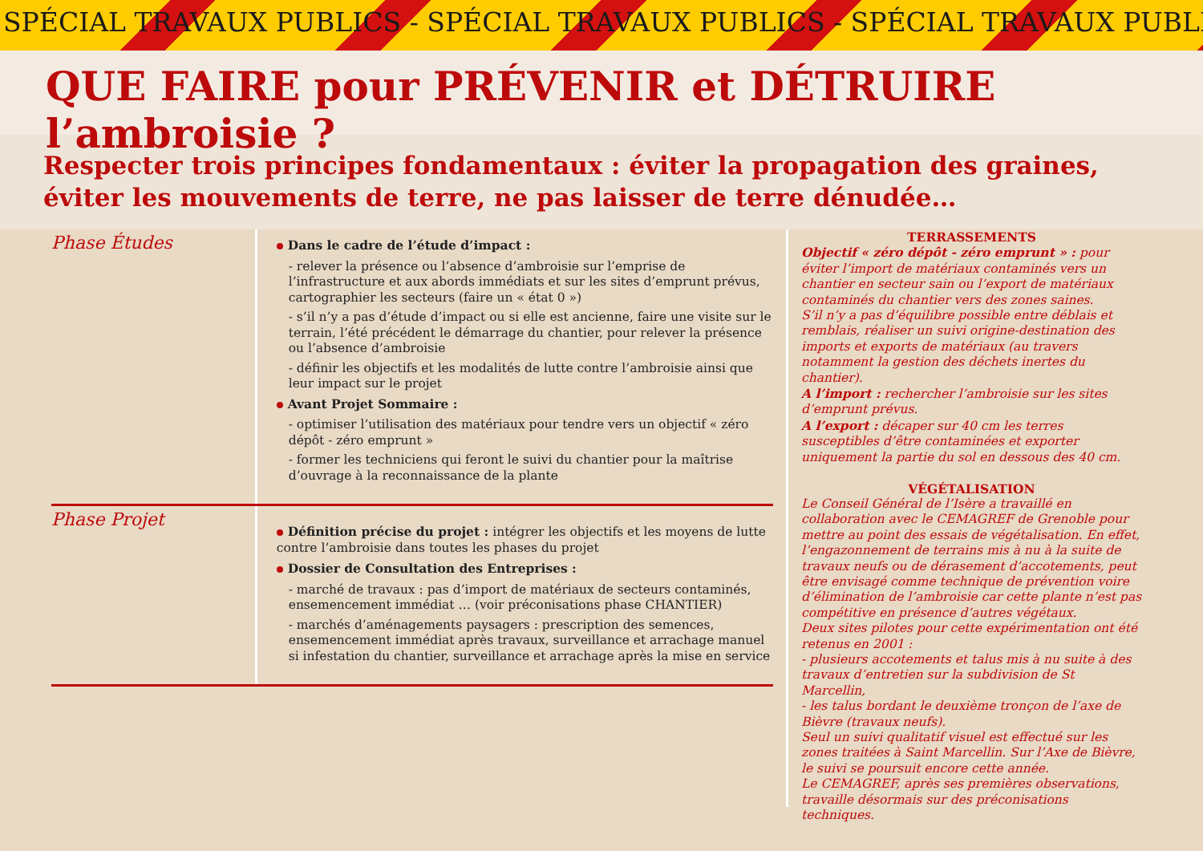SPÉCIAL TRAVAUX PUBLICS - SPÉCIAL TRAVAUX PUBLICS - SPÉCIAL TRAVAUX PUBLI
QUE FAIRE pour PRÉVENIR et DÉTRUIRE l’ambroisie ?
Respecter trois principes fondamentaux : éviter la propagation des graines,
éviter les mouvements de terre, ne pas laisser de terre dénudée…
Phase Études
Dans le cadre de l’étude d’impact :
- relever la présence ou l’absence d’ambroisie sur l’emprise de l’infrastructure et aux abords immédiats et sur les sites d’emprunt prévus, cartographier les secteurs (faire un « état 0 »)
- s’il n’y a pas d’étude d’impact ou si elle est ancienne, faire une visite sur le terrain, l’été précédent le démarrage du chantier, pour relever la présence ou l’absence d’ambroisie
- définir les objectifs et les modalités de lutte contre l’ambroisie ainsi que leur impact sur le projet
Avant Projet Sommaire :
- optimiser l’utilisation des matériaux pour tendre vers un objectif « zéro dépôt - zéro emprunt »
- former les techniciens qui feront le suivi du chantier pour la maîtrise d’ouvrage à la reconnaissance de la plante
Phase Projet
Définition précise du projet : intégrer les objectifs et les moyens de lutte contre l’ambroisie dans toutes les phases du projet
Dossier de Consultation des Entreprises :
- marché de travaux : pas d’import de matériaux de secteurs contaminés, ensemencement immédiat … (voir préconisations phase CHANTIER)
- marchés d’aménagements paysagers : prescription des semences, ensemencement immédiat après travaux, surveillance et arrachage manuel si infestation du chantier, surveillance et arrachage après la mise en service
TERRASSEMENTS
Objectif « zéro dépôt - zéro emprunt » : pour éviter l’import de matériaux contaminés vers un chantier en secteur sain ou l’export de matériaux contaminés du chantier vers des zones saines.
S’il n’y a pas d’équilibre possible entre déblais et remblais, réaliser un suivi origine-destination des imports et exports de matériaux (au travers notamment la gestion des déchets inertes du chantier).
A l’import : rechercher l’ambroisie sur les sites d’emprunt prévus.
A l’export : décaper sur 40 cm les terres susceptibles d’être contaminées et exporter uniquement la partie du sol en dessous des 40 cm.
VÉGÉTALISATION
Le Conseil Général de l’Isère a travaillé en collaboration avec le CEMAGREF de Grenoble pour mettre au point des essais de végétalisation. En effet, l’engazonnement de terrains mis à nu à la suite de travaux neufs ou de dérasement d’accotements, peut être envisagé comme technique de prévention voire d’élimination de l’ambroisie car cette plante n’est pas compétitive en présence d’autres végétaux.
Deux sites pilotes pour cette expérimentation ont été retenus en 2001 :
- plusieurs accotements et talus mis à nu suite à des travaux d’entretien sur la subdivision de St Marcellin,
- les talus bordant le deuxième tronçon de l’axe de Bièvre (travaux neufs).
Seul un suivi qualitatif visuel est effectué sur les zones traitées à Saint Marcellin. Sur l’Axe de Bièvre, le suivi se poursuit encore cette année.
Le CEMAGREF, après ses premières observations, travaille désormais sur des préconisations techniques.